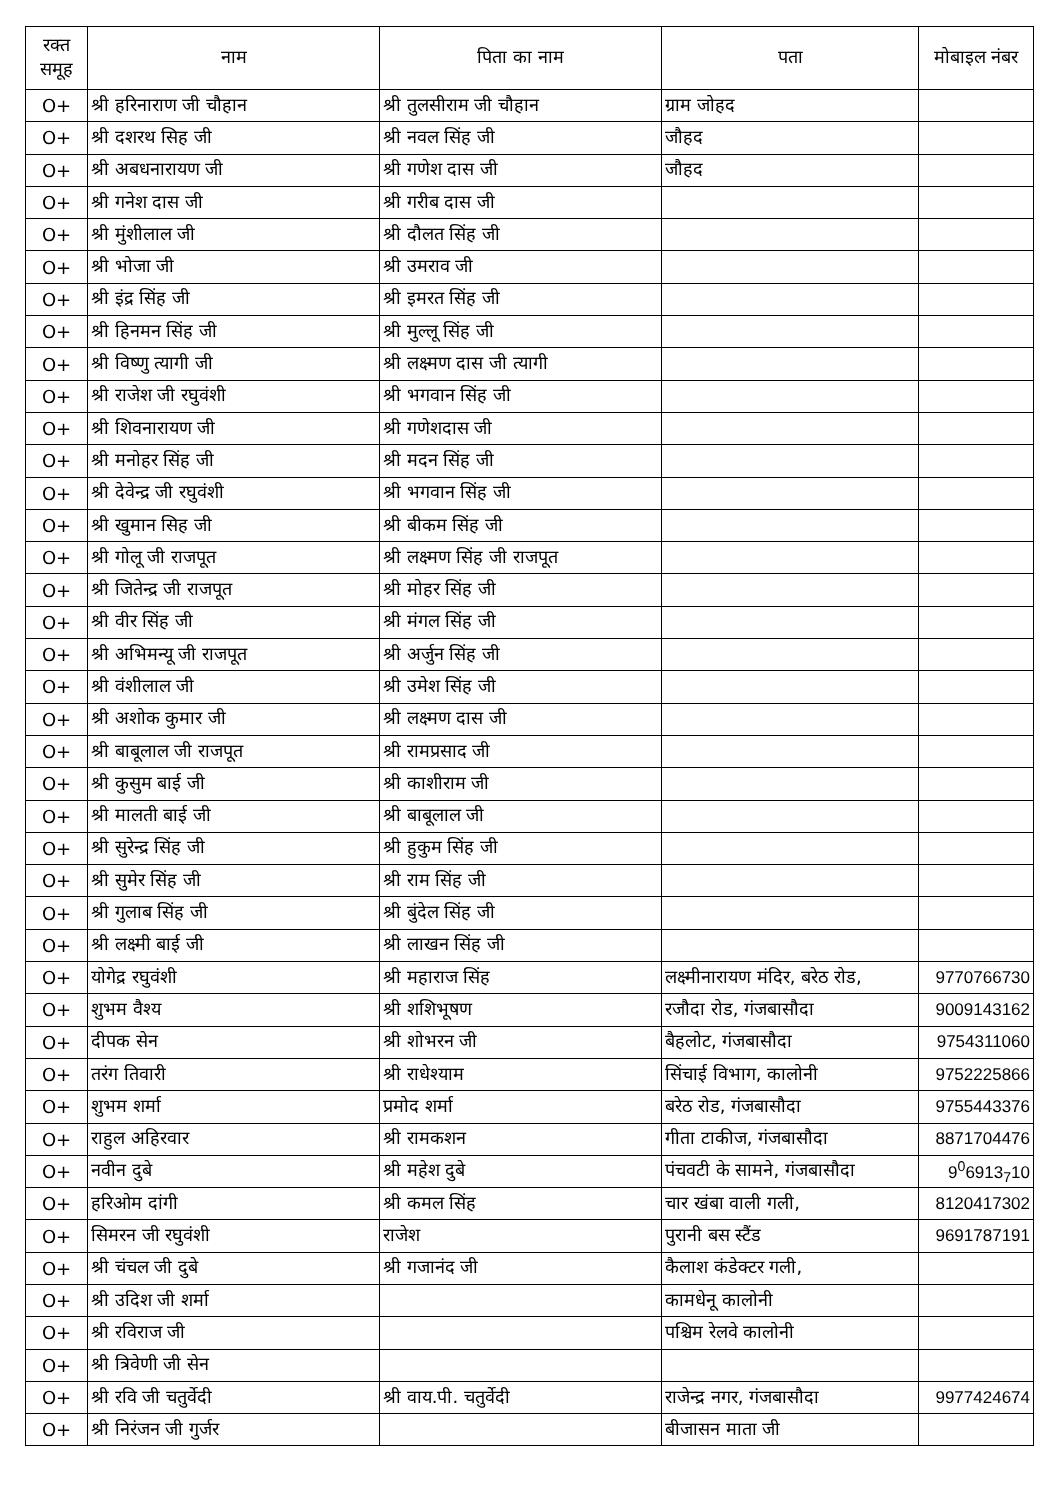| रक्त समूह | नाम | पिता का नाम | पता | मोबाइल नंबर |
| --- | --- | --- | --- | --- |
| O+ | श्री हरिनाराण जी चौहान | श्री तुलसीराम जी चौहान | ग्राम जोहद | |
| O+ | श्री दशरथ सिह जी | श्री नवल सिंह जी | जौहद | |
| O+ | श्री अबधनारायण जी | श्री गणेश दास जी | जौहद | |
| O+ | श्री गनेश दास जी | श्री गरीब दास जी | | |
| O+ | श्री मुंशीलाल जी | श्री दौलत सिंह जी | | |
| O+ | श्री भोजा जी | श्री उमराव जी | | |
| O+ | श्री इंद्र सिंह जी | श्री इमरत सिंह जी | | |
| O+ | श्री हिनमन सिंह जी | श्री मुल्लू सिंह जी | | |
| O+ | श्री विष्णु त्यागी जी | श्री लक्ष्मण दास जी त्यागी | | |
| O+ | श्री राजेश जी रघुवंशी | श्री भगवान सिंह जी | | |
| O+ | श्री शिवनारायण जी | श्री गणेशदास जी | | |
| O+ | श्री मनोहर सिंह जी | श्री मदन सिंह जी | | |
| O+ | श्री देवेन्द्र जी रघुवंशी | श्री भगवान सिंह जी | | |
| O+ | श्री खुमान सिह जी | श्री बीकम सिंह जी | | |
| O+ | श्री गोलू जी राजपूत | श्री लक्ष्मण सिंह जी राजपूत | | |
| O+ | श्री जितेन्द्र जी राजपूत | श्री मोहर सिंह जी | | |
| O+ | श्री वीर सिंह जी | श्री मंगल सिंह जी | | |
| O+ | श्री अभिमन्यू जी राजपूत | श्री अर्जुन सिंह जी | | |
| O+ | श्री वंशीलाल जी | श्री उमेश सिंह जी | | |
| O+ | श्री अशोक कुमार जी | श्री लक्ष्मण दास जी | | |
| O+ | श्री बाबूलाल जी राजपूत | श्री रामप्रसाद जी | | |
| O+ | श्री कुसुम बाई जी | श्री काशीराम जी | | |
| O+ | श्री मालती बाई जी | श्री बाबूलाल जी | | |
| O+ | श्री सुरेन्द्र सिंह जी | श्री हुकुम सिंह जी | | |
| O+ | श्री सुमेर सिंह जी | श्री राम सिंह जी | | |
| O+ | श्री गुलाब सिंह जी | श्री बुंदेल सिंह जी | | |
| O+ | श्री लक्ष्मी बाई जी | श्री लाखन सिंह जी | | |
| O+ | योगेद्र रघुवंशी | श्री महाराज सिंह | लक्ष्मीनारायण मंदिर, बरेठ रोड, | 9770766730 |
| O+ | शुभम वैश्य | श्री शशिभूषण | रजौदा रोड, गंजबासौदा | 9009143162 |
| O+ | दीपक सेन | श्री शोभरन जी | बैहलोट, गंजबासौदा | 9754311060 |
| O+ | तरंग तिवारी | श्री राधेश्याम | सिंचाई विभाग, कालोनी | 9752225866 |
| O+ | शुभम शर्मा | प्रमोद शर्मा | बरेठ रोड, गंजबासौदा | 9755443376 |
| O+ | राहुल अहिरवार | श्री रामकशन | गीता टाकीज, गंजबासौदा | 8871704476 |
| O+ | नवीन दुबे | श्री महेश दुबे | पंचवटी के सामने, गंजबासौदा | 9<sup>0</sup>6913<sub>7</sub>10 |
| O+ | हरिओम दांगी | श्री कमल सिंह | चार खंबा वाली गली, | 8120417302 |
| O+ | सिमरन जी रघुवंशी | राजेश | पुरानी बस स्टैंड | 9691787191 |
| O+ | श्री चंचल जी दुबे | श्री गजानंद जी | कैलाश कंडेक्टर गली, | |
| O+ | श्री उदिश जी शर्मा | | कामधेनू कालोनी | |
| O+ | श्री रविराज जी | | पश्चिम रेलवे कालोनी | |
| O+ | श्री त्रिवेणी जी सेन | | | |
| O+ | श्री रवि जी चतुर्वेदी | श्री वाय.पी. चतुर्वेदी | राजेन्द्र नगर, गंजबासौदा | 9977424674 |
| O+ | श्री निरंजन जी गुर्जर | | बीजासन माता जी | |